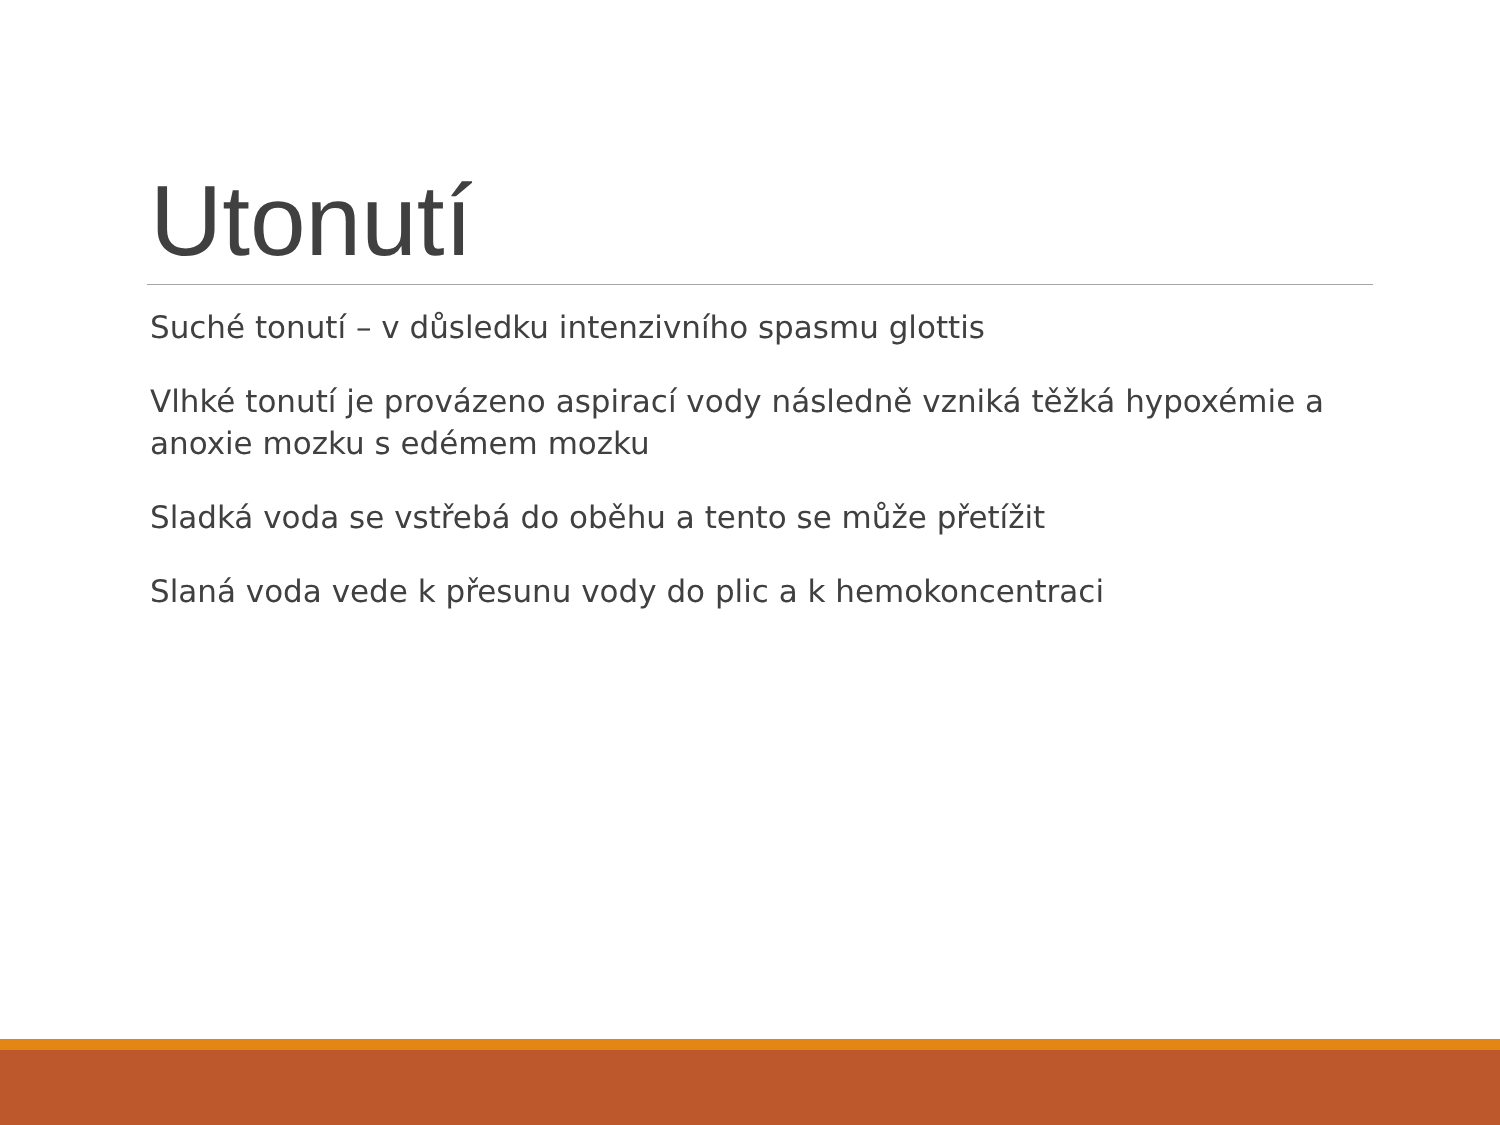Utonutí
Suché tonutí – v důsledku intenzivního spasmu glottis
Vlhké tonutí je provázeno aspirací vody následně vzniká těžká hypoxémie a anoxie mozku s edémem mozku
Sladká voda se vstřebá do oběhu a tento se může přetížit
Slaná voda vede k přesunu vody do plic a k hemokoncentraci